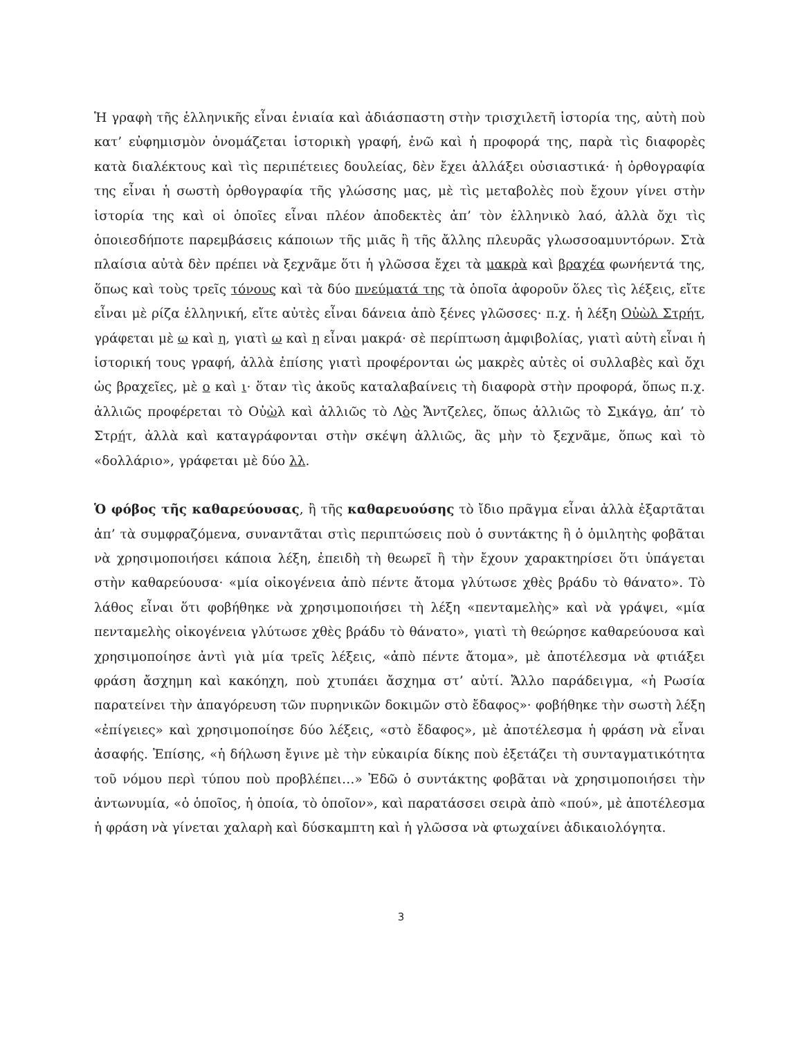Ἡ γραφὴ τῆς ἑλληνικῆς εἶναι ἑνιαία καὶ ἀδιάσπαστη στὴν τρισχιλετῆ ἱστορία της, αὐτὴ ποὺ κατ’ εὐφημισμὸν ὀνομάζεται ἱστορικὴ γραφή, ἐνῶ καὶ ἡ προφορά της, παρὰ τὶς διαφορὲς κατὰ διαλέκτους καὶ τὶς περιπέτειες δουλείας, δὲν ἔχει ἀλλάξει οὐσιαστικά· ἡ ὀρθογραφία της εἶναι ἡ σωστὴ ὀρθογραφία τῆς γλώσσης μας, μὲ τὶς μεταβολὲς ποὺ ἔχουν γίνει στὴν ἱστορία της καὶ οἱ ὁποῖες εἶναι πλέον ἀποδεκτὲς ἀπ’ τὸν ἑλληνικὸ λαό, ἀλλὰ ὄχι τὶς ὁποιεσδήποτε παρεμβάσεις κάποιων τῆς μιᾶς ἢ τῆς ἄλλης πλευρᾶς γλωσσοαμυντόρων. Στὰ πλαίσια αὐτὰ δὲν πρέπει νὰ ξεχνᾶμε ὅτι ἡ γλῶσσα ἔχει τὰ μακρὰ καὶ βραχέα φωνήεντά της, ὅπως καὶ τοὺς τρεῖς τόνους καὶ τὰ δύο πνεύματά της τὰ ὁποῖα ἀφοροῦν ὅλες τὶς λέξεις, εἴτε εἶναι μὲ ρίζα ἑλληνική, εἴτε αὐτὲς εἶναι δάνεια ἀπὸ ξένες γλῶσσες· π.χ. ἡ λέξη Οὐὼλ Στρήτ, γράφεται μὲ ω καὶ η, γιατὶ ω καὶ η εἶναι μακρά· σὲ περίπτωση ἀμφιβολίας, γιατὶ αὐτὴ εἶναι ἡ ἱστορική τους γραφή, ἀλλὰ ἐπίσης γιατὶ προφέρονται ὡς μακρὲς αὐτὲς οἱ συλλαβὲς καὶ ὄχι ὡς βραχεῖες, μὲ ο καὶ ι· ὅταν τὶς ἀκοῦς καταλαβαίνεις τὴ διαφορὰ στὴν προφορά, ὅπως π.χ. ἀλλιῶς προφέρεται τὸ Οὐὼλ καὶ ἀλλιῶς τὸ Λὸς Ἄντζελες, ὅπως ἀλλιῶς τὸ Σικάγο, ἀπ’ τὸ Στρήτ, ἀλλὰ καὶ καταγράφονται στὴν σκέψη ἀλλιῶς, ἂς μὴν τὸ ξεχνᾶμε, ὅπως καὶ τὸ «δολλάριο», γράφεται μὲ δύο λλ.
Ὁ φόβος τῆς καθαρεύουσας, ἢ τῆς καθαρευούσης τὸ ἴδιο πρᾶγμα εἶναι ἀλλὰ ἐξαρτᾶται ἀπ’ τὰ συμφραζόμενα, συναντᾶται στὶς περιπτώσεις ποὺ ὁ συντάκτης ἢ ὁ ὁμιλητὴς φοβᾶται νὰ χρησιμοποιήσει κάποια λέξη, ἐπειδὴ τὴ θεωρεῖ ἢ τὴν ἔχουν χαρακτηρίσει ὅτι ὑπάγεται στὴν καθαρεύουσα· «μία οἰκογένεια ἀπὸ πέντε ἄτομα γλύτωσε χθὲς βράδυ τὸ θάνατο». Τὸ λάθος εἶναι ὅτι φοβήθηκε νὰ χρησιμοποιήσει τὴ λέξη «πενταμελὴς» καὶ νὰ γράψει, «μία πενταμελὴς οἰκογένεια γλύτωσε χθὲς βράδυ τὸ θάνατο», γιατὶ τὴ θεώρησε καθαρεύουσα καὶ χρησιμοποίησε ἀντὶ γιὰ μία τρεῖς λέξεις, «ἀπὸ πέντε ἄτομα», μὲ ἀποτέλεσμα νὰ φτιάξει φράση ἄσχημη καὶ κακόηχη, ποὺ χτυπάει ἄσχημα στ’ αὐτί. Ἄλλο παράδειγμα, «ἡ Ρωσία παρατείνει τὴν ἀπαγόρευση τῶν πυρηνικῶν δοκιμῶν στὸ ἔδαφος»· φοβήθηκε τὴν σωστὴ λέξη «ἐπίγειες» καὶ χρησιμοποίησε δύο λέξεις, «στὸ ἔδαφος», μὲ ἀποτέλεσμα ἡ φράση νὰ εἶναι ἀσαφής. Ἐπίσης, «ἡ δήλωση ἔγινε μὲ τὴν εὐκαιρία δίκης ποὺ ἐξετάζει τὴ συνταγματικότητα τοῦ νόμου περὶ τύπου ποὺ προβλέπει…» Ἐδῶ ὁ συντάκτης φοβᾶται νὰ χρησιμοποιήσει τὴν ἀντωνυμία, «ὁ ὁποῖος, ἡ ὁποία, τὸ ὁποῖον», καὶ παρατάσσει σειρὰ ἀπὸ «πού», μὲ ἀποτέλεσμα ἡ φράση νὰ γίνεται χαλαρὴ καὶ δύσκαμπτη καὶ ἡ γλῶσσα νὰ φτωχαίνει ἀδικαιολόγητα.
3